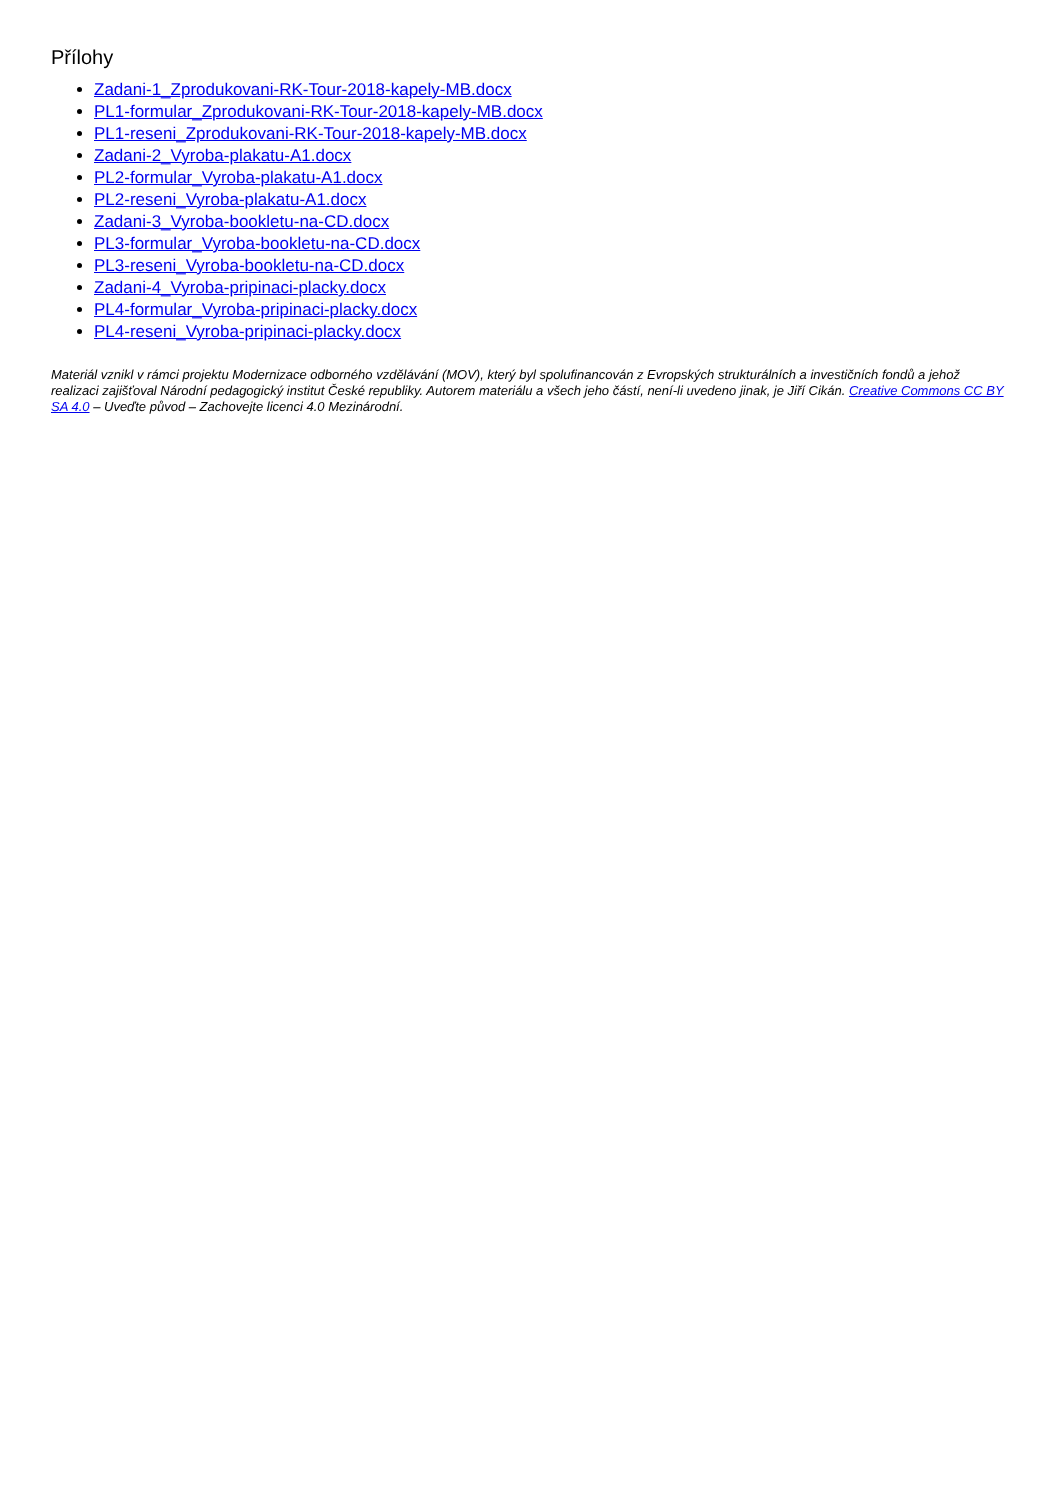Přílohy
Zadani-1_Zprodukovani-RK-Tour-2018-kapely-MB.docx
PL1-formular_Zprodukovani-RK-Tour-2018-kapely-MB.docx
PL1-reseni_Zprodukovani-RK-Tour-2018-kapely-MB.docx
Zadani-2_Vyroba-plakatu-A1.docx
PL2-formular_Vyroba-plakatu-A1.docx
PL2-reseni_Vyroba-plakatu-A1.docx
Zadani-3_Vyroba-bookletu-na-CD.docx
PL3-formular_Vyroba-bookletu-na-CD.docx
PL3-reseni_Vyroba-bookletu-na-CD.docx
Zadani-4_Vyroba-pripinaci-placky.docx
PL4-formular_Vyroba-pripinaci-placky.docx
PL4-reseni_Vyroba-pripinaci-placky.docx
Materiál vznikl v rámci projektu Modernizace odborného vzdělávání (MOV), který byl spolufinancován z Evropských strukturálních a investičních fondů a jehož realizaci zajišťoval Národní pedagogický institut České republiky. Autorem materiálu a všech jeho částí, není-li uvedeno jinak, je Jiří Cikán. Creative Commons CC BY SA 4.0 – Uveďte původ – Zachovejte licenci 4.0 Mezinárodní.